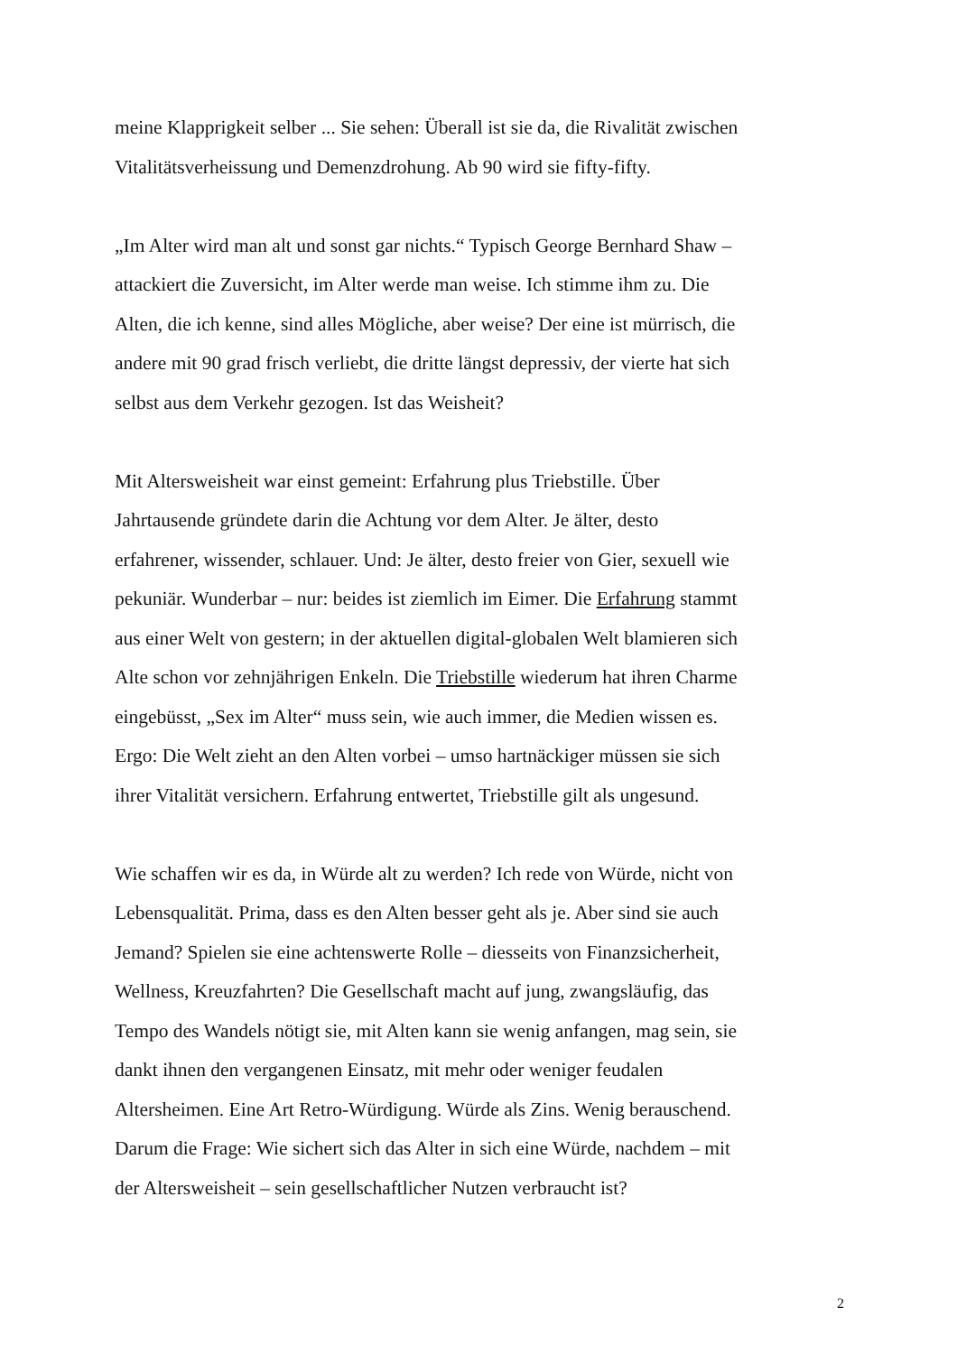meine Klapprigkeit selber ... Sie sehen: Überall ist sie da, die Rivalität zwischen
Vitalitätsverheissung und Demenzdrohung. Ab 90 wird sie fifty-fifty.
„Im Alter wird man alt und sonst gar nichts.“ Typisch George Bernhard Shaw –
attackiert die Zuversicht, im Alter werde man weise. Ich stimme ihm zu. Die
Alten, die ich kenne, sind alles Mögliche, aber weise? Der eine ist mürrisch, die
andere mit 90 grad frisch verliebt, die dritte längst depressiv, der vierte hat sich
selbst aus dem Verkehr gezogen. Ist das Weisheit?
Mit Altersweisheit war einst gemeint: Erfahrung plus Triebstille. Über
Jahrtausende gründete darin die Achtung vor dem Alter. Je älter, desto
erfahrener, wissender, schlauer. Und: Je älter, desto freier von Gier, sexuell wie
pekuniär. Wunderbar – nur: beides ist ziemlich im Eimer. Die Erfahrung stammt
aus einer Welt von gestern; in der aktuellen digital-globalen Welt blamieren sich
Alte schon vor zehnjährigen Enkeln. Die Triebstille wiederum hat ihren Charme
eingebüsst, „Sex im Alter“ muss sein, wie auch immer, die Medien wissen es.
Ergo: Die Welt zieht an den Alten vorbei – umso hartnäckiger müssen sie sich
ihrer Vitalität versichern. Erfahrung entwertet, Triebstille gilt als ungesund.
Wie schaffen wir es da, in Würde alt zu werden? Ich rede von Würde, nicht von
Lebensqualität. Prima, dass es den Alten besser geht als je. Aber sind sie auch
Jemand? Spielen sie eine achtenswerte Rolle – diesseits von Finanzsicherheit,
Wellness, Kreuzfahrten? Die Gesellschaft macht auf jung, zwangsläufig, das
Tempo des Wandels nötigt sie, mit Alten kann sie wenig anfangen, mag sein, sie
dankt ihnen den vergangenen Einsatz, mit mehr oder weniger feudalen
Altersheimen. Eine Art Retro-Würdigung. Würde als Zins. Wenig berauschend.
Darum die Frage: Wie sichert sich das Alter in sich eine Würde, nachdem – mit
der Altersweisheit – sein gesellschaftlicher Nutzen verbraucht ist?
2